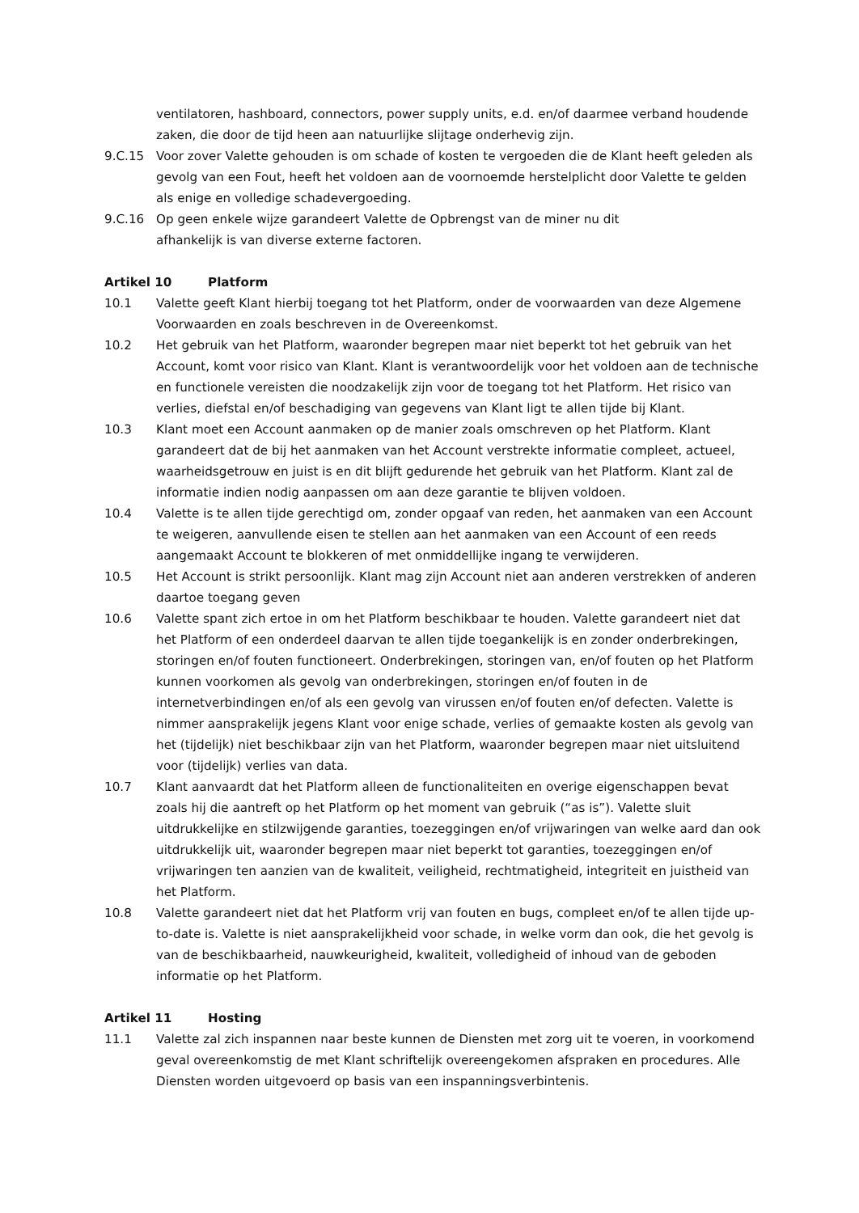ventilatoren, hashboard, connectors, power supply units, e.d. en/of daarmee verband houdende zaken, die door de tijd heen aan natuurlijke slijtage onderhevig zijn.
9.C.15 Voor zover Valette gehouden is om schade of kosten te vergoeden die de Klant heeft geleden als gevolg van een Fout, heeft het voldoen aan de voornoemde herstelplicht door Valette te gelden als enige en volledige schadevergoeding.
9.C.16 Op geen enkele wijze garandeert Valette de Opbrengst van de miner nu dit
afhankelijk is van diverse externe factoren.
Artikel 10 Platform
10.1 Valette geeft Klant hierbij toegang tot het Platform, onder de voorwaarden van deze Algemene Voorwaarden en zoals beschreven in de Overeenkomst.
10.2 Het gebruik van het Platform, waaronder begrepen maar niet beperkt tot het gebruik van het Account, komt voor risico van Klant. Klant is verantwoordelijk voor het voldoen aan de technische en functionele vereisten die noodzakelijk zijn voor de toegang tot het Platform. Het risico van verlies, diefstal en/of beschadiging van gegevens van Klant ligt te allen tijde bij Klant.
10.3 Klant moet een Account aanmaken op de manier zoals omschreven op het Platform. Klant garandeert dat de bij het aanmaken van het Account verstrekte informatie compleet, actueel, waarheidsgetrouw en juist is en dit blijft gedurende het gebruik van het Platform. Klant zal de informatie indien nodig aanpassen om aan deze garantie te blijven voldoen.
10.4 Valette is te allen tijde gerechtigd om, zonder opgaaf van reden, het aanmaken van een Account te weigeren, aanvullende eisen te stellen aan het aanmaken van een Account of een reeds aangemaakt Account te blokkeren of met onmiddellijke ingang te verwijderen.
10.5 Het Account is strikt persoonlijk. Klant mag zijn Account niet aan anderen verstrekken of anderen daartoe toegang geven
10.6 Valette spant zich ertoe in om het Platform beschikbaar te houden. Valette garandeert niet dat het Platform of een onderdeel daarvan te allen tijde toegankelijk is en zonder onderbrekingen, storingen en/of fouten functioneert. Onderbrekingen, storingen van, en/of fouten op het Platform kunnen voorkomen als gevolg van onderbrekingen, storingen en/of fouten in de internetverbindingen en/of als een gevolg van virussen en/of fouten en/of defecten. Valette is nimmer aansprakelijk jegens Klant voor enige schade, verlies of gemaakte kosten als gevolg van het (tijdelijk) niet beschikbaar zijn van het Platform, waaronder begrepen maar niet uitsluitend voor (tijdelijk) verlies van data.
10.7 Klant aanvaardt dat het Platform alleen de functionaliteiten en overige eigenschappen bevat zoals hij die aantreft op het Platform op het moment van gebruik (“as is”). Valette sluit uitdrukkelijke en stilzwijgende garanties, toezeggingen en/of vrijwaringen van welke aard dan ook uitdrukkelijk uit, waaronder begrepen maar niet beperkt tot garanties, toezeggingen en/of vrijwaringen ten aanzien van de kwaliteit, veiligheid, rechtmatigheid, integriteit en juistheid van het Platform.
10.8 Valette garandeert niet dat het Platform vrij van fouten en bugs, compleet en/of te allen tijde up-to-date is. Valette is niet aansprakelijkheid voor schade, in welke vorm dan ook, die het gevolg is van de beschikbaarheid, nauwkeurigheid, kwaliteit, volledigheid of inhoud van de geboden informatie op het Platform.
Artikel 11 Hosting
11.1 Valette zal zich inspannen naar beste kunnen de Diensten met zorg uit te voeren, in voorkomend geval overeenkomstig de met Klant schriftelijk overeengekomen afspraken en procedures. Alle Diensten worden uitgevoerd op basis van een inspanningsverbintenis.